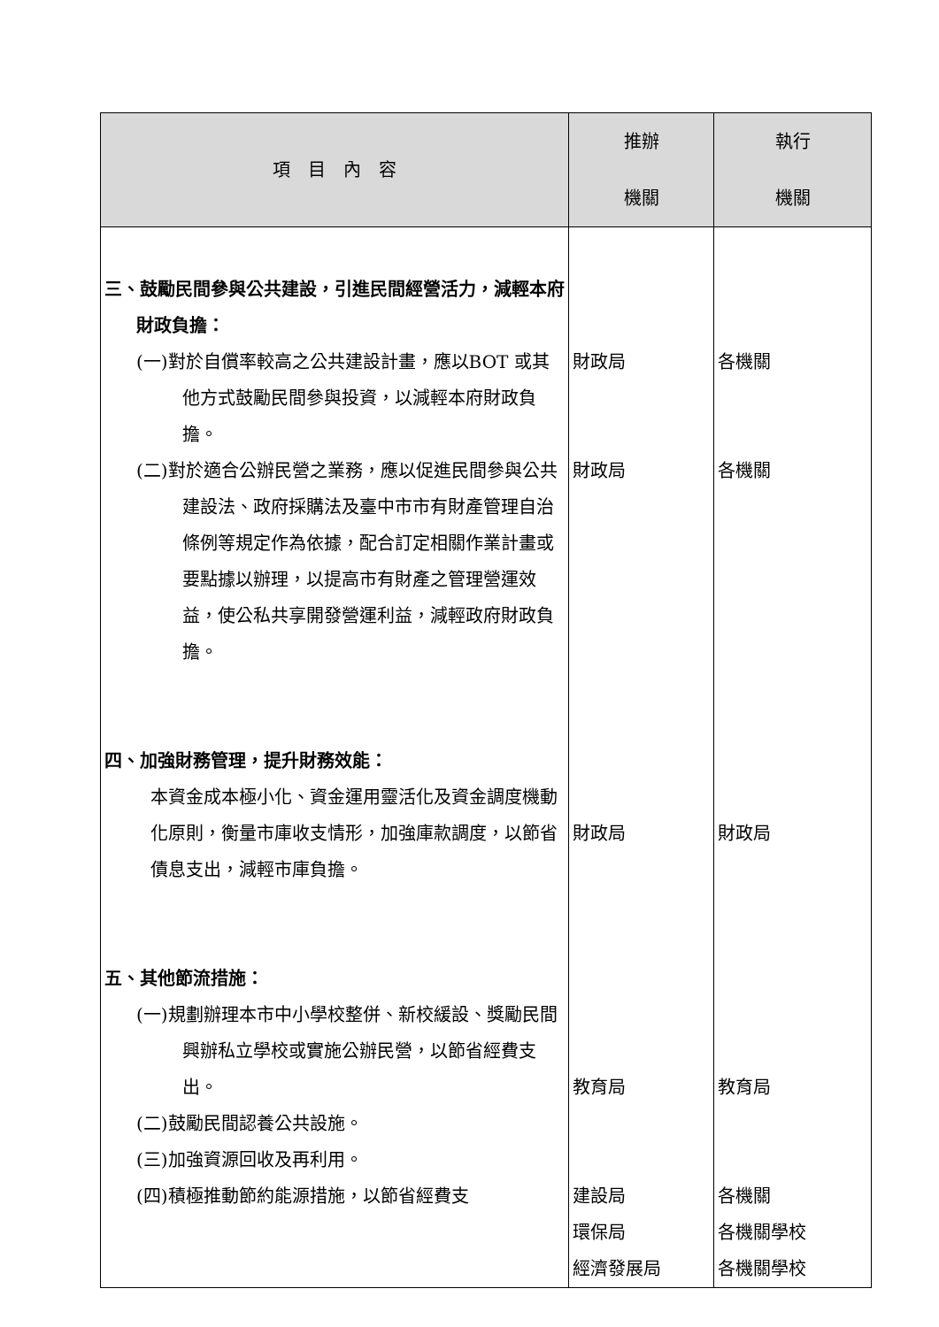| 項 目 內 容 | 推辦 機關 | 執行 機關 |
| --- | --- | --- |
| 三、鼓勵民間參與公共建設，引進民間經營活力，減輕本府財政負擔： (一)對於自償率較高之公共建設計畫，應以BOT 或其他方式鼓勵民間參與投資，以減輕本府財政負擔。 (二)對於適合公辦民營之業務，應以促進民間參與公共建設法、政府採購法及臺中市市有財產管理自治條例等規定作為依據，配合訂定相關作業計畫或要點據以辦理，以提高市有財產之管理營運效益，使公私共享開發營運利益，減輕政府財政負擔。 四、加強財務管理，提升財務效能： 本資金成本極小化、資金運用靈活化及資金調度機動化原則，衡量市庫收支情形，加強庫款調度，以節省債息支出，減輕市庫負擔。 五、其他節流措施： (一)規劃辦理本市中小學校整併、新校緩設、獎勵民間興辦私立學校或實施公辦民營，以節省經費支出。 (二)鼓勵民間認養公共設施。 (三)加強資源回收及再利用。 (四)積極推動節約能源措施，以節省經費支 | 財政局 財政局 財政局 教育局 建設局 環保局 經濟發展局 | 各機關 各機關 財政局 教育局 各機關 各機關學校 各機關學校 |